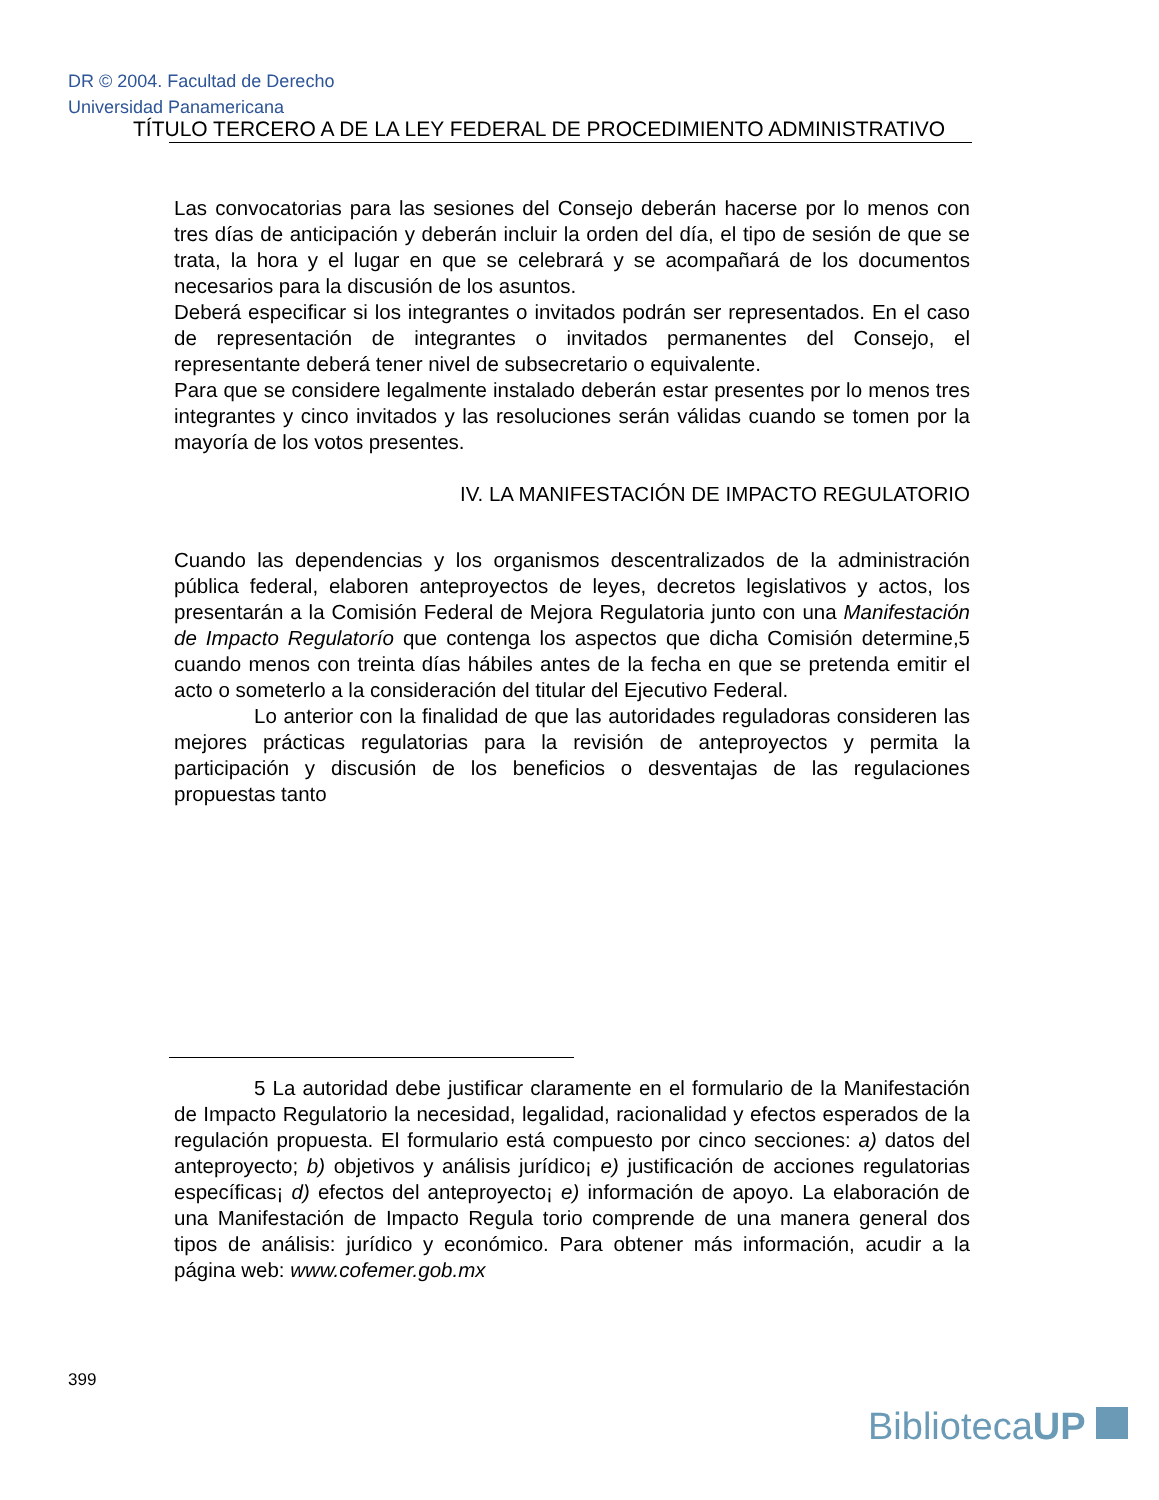DR © 2004. Facultad de Derecho
Universidad Panamericana
TÍTULO TERCERO A DE LA LEY FEDERAL DE PROCEDIMIENTO ADMINISTRATIVO
Las convocatorias para las sesiones del Consejo deberán hacerse por lo menos con tres días de anticipación y deberán incluir la orden del día, el tipo de sesión de que se trata, la hora y el lugar en que se celebrará y se acompañará de los documentos necesarios para la discusión de los asuntos.
Deberá especificar si los integrantes o invitados podrán ser representados. En el caso de representación de integrantes o invitados permanentes del Consejo, el representante deberá tener nivel de subsecretario o equivalente.
Para que se considere legalmente instalado deberán estar presentes por lo menos tres integrantes y cinco invitados y las resoluciones serán válidas cuando se tomen por la mayoría de los votos presentes.
IV. LA MANIFESTACIÓN DE IMPACTO REGULATORIO
Cuando las dependencias y los organismos descentralizados de la administración pública federal, elaboren anteproyectos de leyes, decretos legislativos y actos, los presentarán a la Comisión Federal de Mejora Regulatoria junto con una Manifestación de Impacto Regulatorío que contenga los aspectos que dicha Comisión determine,5 cuando menos con treinta días hábiles antes de la fecha en que se pretenda emitir el acto o someterlo a la consideración del titular del Ejecutivo Federal.
Lo anterior con la finalidad de que las autoridades reguladoras consideren las mejores prácticas regulatorias para la revisión de anteproyectos y permita la participación y discusión de los beneficios o desventajas de las regulaciones propuestas tanto
5 La autoridad debe justificar claramente en el formulario de la Manifestación de Impacto Regulatorio la necesidad, legalidad, racionalidad y efectos esperados de la regulación propuesta. El formulario está compuesto por cinco secciones: a) datos del anteproyecto; b) objetivos y análisis jurídico¡ e) justificación de acciones regulatorias específicas¡ d) efectos del anteproyecto¡ e) información de apoyo. La elaboración de una Manifestación de Impacto Regula torio comprende de una manera general dos tipos de análisis: jurídico y económico. Para obtener más información, acudir a la página web: www.cofemer.gob.mx
399
BibliotecaUP